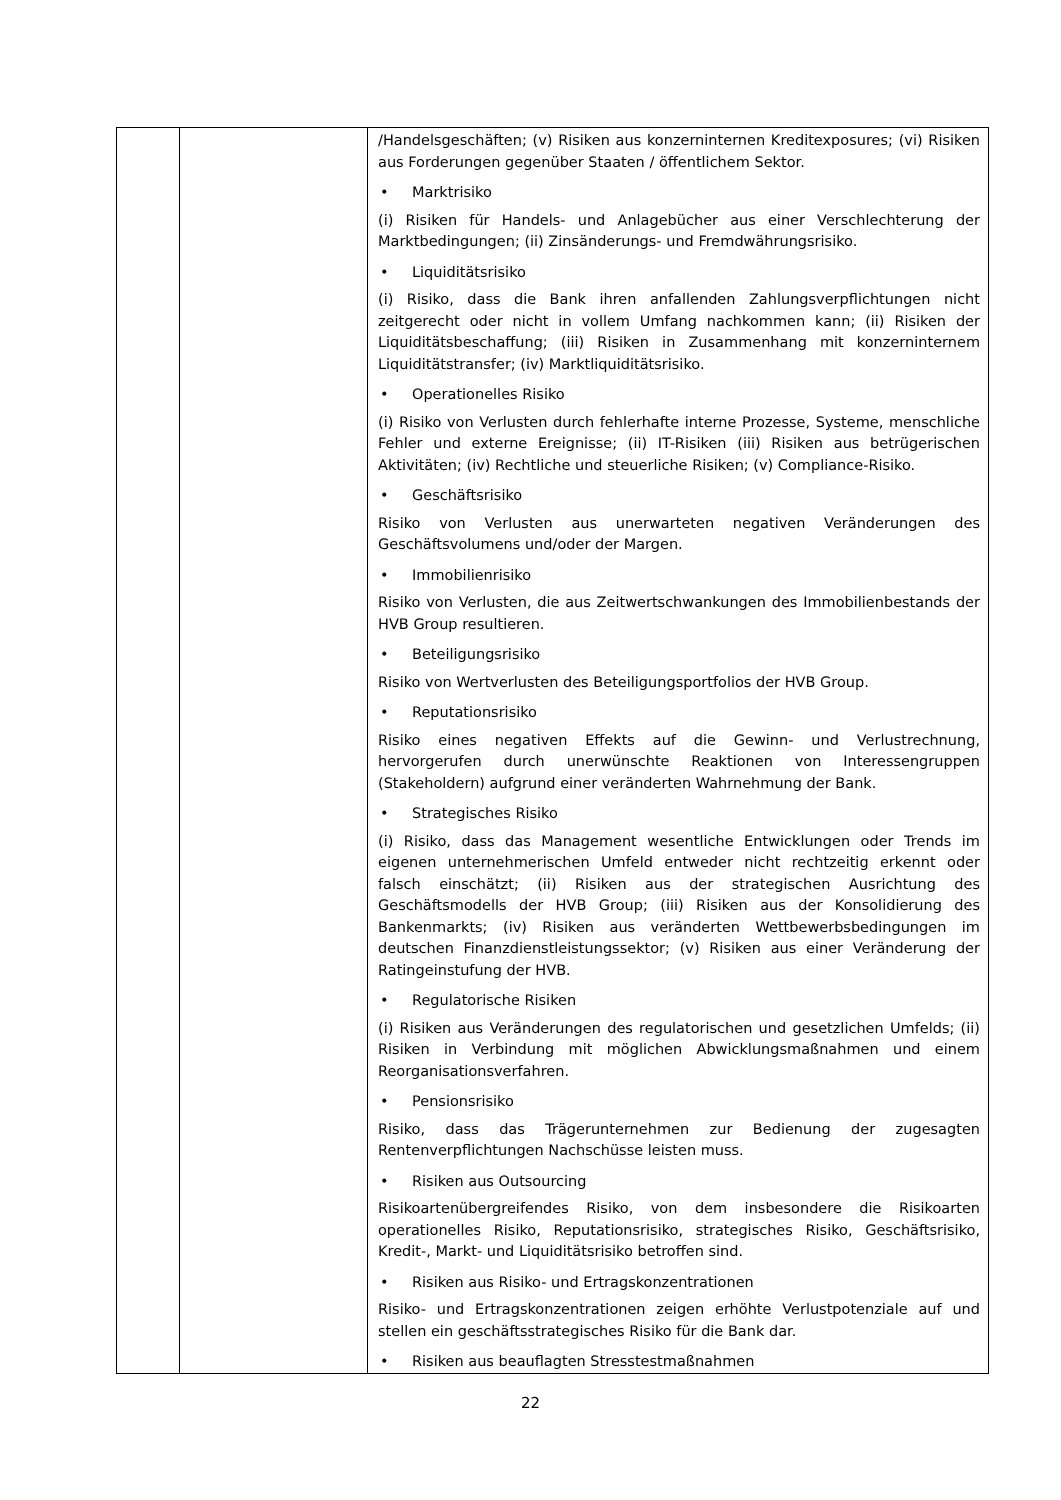| | | /Handelsgeschäften; (v) Risiken aus konzerninternen Kreditexposures; (vi) Risiken aus Forderungen gegenüber Staaten / öffentlichem Sektor. • Marktrisiko (i) Risiken für Handels- und Anlagebücher aus einer Verschlechterung der Marktbedingungen; (ii) Zinsänderungs- und Fremdwährungsrisiko. • Liquiditätsrisiko (i) Risiko, dass die Bank ihren anfallenden Zahlungsverpflichtungen nicht zeitgerecht oder nicht in vollem Umfang nachkommen kann; (ii) Risiken der Liquiditätsbeschaffung; (iii) Risiken in Zusammenhang mit konzerninternem Liquiditätstransfer; (iv) Marktliquiditätsrisiko. • Operationelles Risiko (i) Risiko von Verlusten durch fehlerhafte interne Prozesse, Systeme, menschliche Fehler und externe Ereignisse; (ii) IT-Risiken (iii) Risiken aus betrügerischen Aktivitäten; (iv) Rechtliche und steuerliche Risiken; (v) Compliance-Risiko. • Geschäftsrisiko Risiko von Verlusten aus unerwarteten negativen Veränderungen des Geschäftsvolumens und/oder der Margen. • Immobilienrisiko Risiko von Verlusten, die aus Zeitwertschwankungen des Immobilienbestands der HVB Group resultieren. • Beteiligungsrisiko Risiko von Wertverlusten des Beteiligungsportfolios der HVB Group. • Reputationsrisiko Risiko eines negativen Effekts auf die Gewinn- und Verlustrechnung, hervorgerufen durch unerwünschte Reaktionen von Interessengruppen (Stakeholdern) aufgrund einer veränderten Wahrnehmung der Bank. • Strategisches Risiko (i) Risiko, dass das Management wesentliche Entwicklungen oder Trends im eigenen unternehmerischen Umfeld entweder nicht rechtzeitig erkennt oder falsch einschätzt; (ii) Risiken aus der strategischen Ausrichtung des Geschäftsmodells der HVB Group; (iii) Risiken aus der Konsolidierung des Bankenmarkts; (iv) Risiken aus veränderten Wettbewerbsbedingungen im deutschen Finanzdienstleistungssektor; (v) Risiken aus einer Veränderung der Ratingeinstufung der HVB. • Regulatorische Risiken (i) Risiken aus Veränderungen des regulatorischen und gesetzlichen Umfelds; (ii) Risiken in Verbindung mit möglichen Abwicklungsmaßnahmen und einem Reorganisationsverfahren. • Pensionsrisiko Risiko, dass das Trägerunternehmen zur Bedienung der zugesagten Rentenverpflichtungen Nachschüsse leisten muss. • Risiken aus Outsourcing Risikoartenübergreifendes Risiko, von dem insbesondere die Risikoarten operationelles Risiko, Reputationsrisiko, strategisches Risiko, Geschäftsrisiko, Kredit-, Markt- und Liquiditätsrisiko betroffen sind. • Risiken aus Risiko- und Ertragskonzentrationen Risiko- und Ertragskonzentrationen zeigen erhöhte Verlustpotenziale auf und stellen ein geschäftsstrategisches Risiko für die Bank dar. • Risiken aus beauflagten Stresstestmaßnahmen |
22